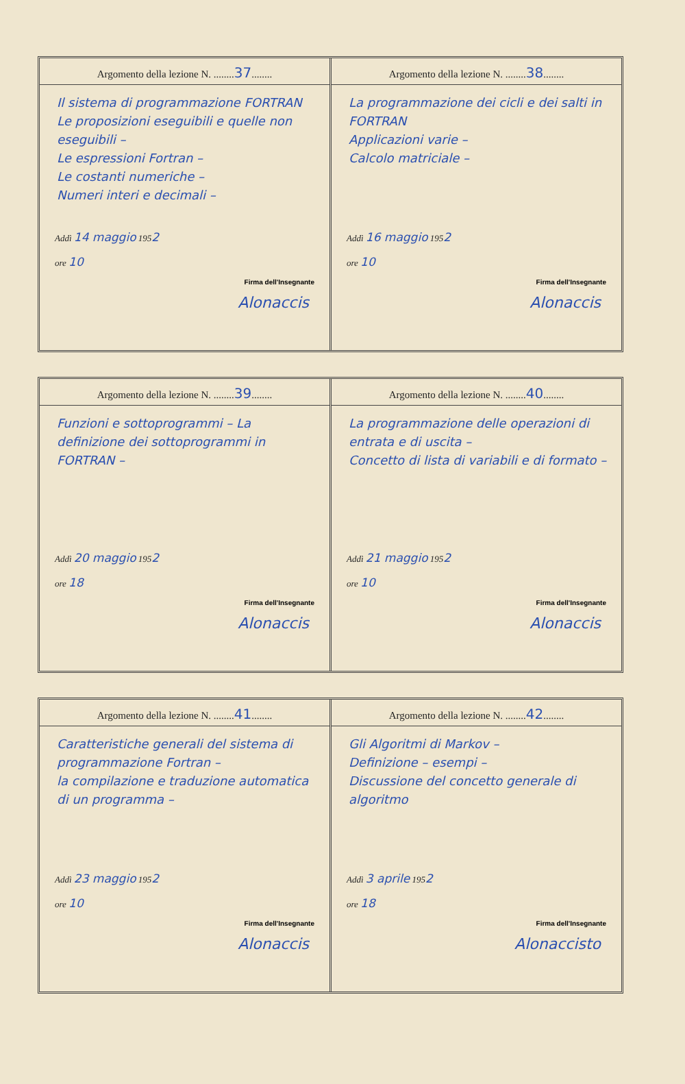Argomento della lezione N. ........37........
Il sistema di programmazione FORTRAN
Le proposizioni eseguibili e quelle non eseguibili –
Le espressioni Fortran –
Le costanti numeriche –
Numeri interi e decimali –
Addì 14 maggio 1952
ore 10
Firma dell'Insegnante
Alonaccis
Argomento della lezione N. ........38........
La programmazione dei cicli e dei salti in FORTRAN
Applicazioni varie –
Calcolo matriciale –
Addì 16 maggio 1952
ore 10
Firma dell'Insegnante
Alonaccis
Argomento della lezione N. ........39........
Funzioni e sottoprogrammi – La definizione dei sottoprogrammi in FORTRAN –
Addì 20 maggio 1952
ore 18
Firma dell'Insegnante
Alonaccis
Argomento della lezione N. ........40........
La programmazione delle operazioni di entrata e di uscita –
Concetto di lista di variabili e di formato –
Addì 21 maggio 1952
ore 10
Firma dell'Insegnante
Alonaccis
Argomento della lezione N. ........41........
Caratteristiche generali del sistema di programmazione Fortran –
la compilazione e traduzione automatica di un programma –
Addì 23 maggio 1952
ore 10
Firma dell'Insegnante
Alonaccis
Argomento della lezione N. ........42........
Gli Algoritmi di Markov –
Definizione – esempi –
Discussione del concetto generale di algoritmo
Addì 3 aprile 1952
ore 18
Firma dell'Insegnante
Alonaccisto